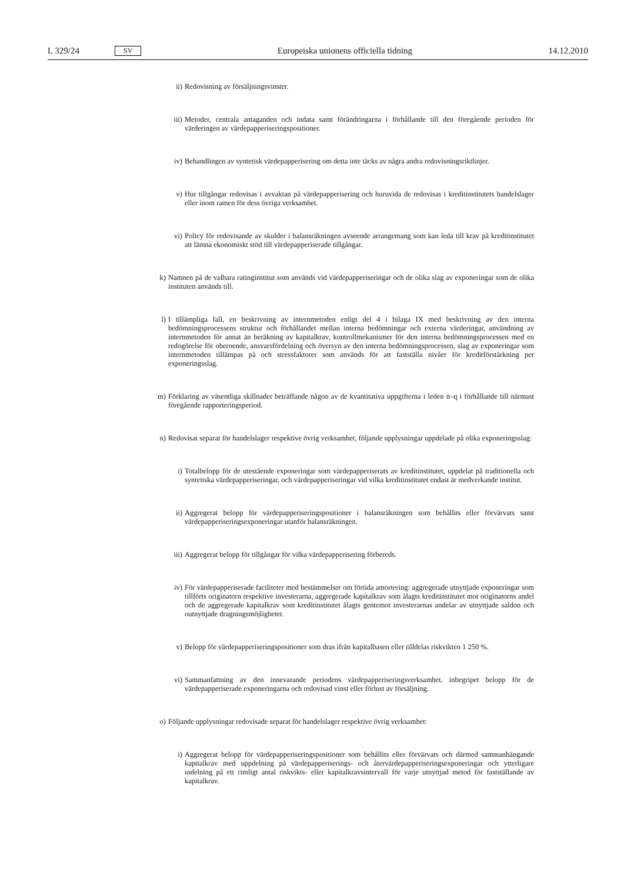L 329/24 SV Europeiska unionens officiella tidning 14.12.2010
ii) Redovisning av försäljningsvinster.
iii) Metoder, centrala antaganden och indata samt förändringarna i förhållande till den föregående perioden för värderingen av värdepapperiseringspositioner.
iv) Behandlingen av syntetisk värdepapperisering om detta inte täcks av några andra redovisnings­riktlinjer.
v) Hur tillgångar redovisas i avvaktan på värdepapperisering och huruvida de redovisas i kreditinstitu­tets handelslager eller inom ramen för dess övriga verksamhet.
vi) Policy för redovisande av skulder i balansräkningen avseende arrangemang som kan leda till krav på kreditinstitutet att lämna ekonomiskt stöd till värdepapperiserade tillgångar.
k) Namnen på de valbara ratinginstitut som används vid värdepapperiseringar och de olika slag av exponeringar som de olika instituten används till.
l) I tillämpliga fall, en beskrivning av internmetoden enligt del 4 i bilaga IX med beskrivning av den interna bedömningsprocessens struktur och förhållandet mellan interna bedömningar och externa värderingar, användning av internmetoden för annat än beräkning av kapitalkrav, kontrollmekanismer för den interna bedömningsprocessen med en redogörelse för oberoende, ansvarsfördelning och översyn av den interna bedömningsprocessen, slag av exponeringar som internmetoden tillämpas på och stressfaktorer som används för att fastställa nivåer för kreditförstärkning per exponeringsslag.
m) Förklaring av väsentliga skillnader beträffande någon av de kvantitativa uppgifterna i leden n–q i förhållande till närmast föregående rapporteringsperiod.
n) Redovisat separat för handelslager respektive övrig verksamhet, följande upplysningar uppdelade på olika exponeringsslag:
i) Totalbelopp för de utestående exponeringar som värdepapperiserats av kreditinstitutet, uppdelat på traditionella och syntetiska värdepapperiseringar, och värdepapperiseringar vid vilka kreditinstitutet endast är medverkande institut.
ii) Aggregerat belopp för värdepapperiseringspositioner i balansräkningen som behållits eller förvär­vats samt värdepapperiseringsexponeringar utanför balansräkningen.
iii) Aggregerat belopp för tillgångar för vilka värdepapperisering förbereds.
iv) För värdepapperiserade faciliteter med bestämmelser om förtida amortering: aggregerade utnyttjade exponeringar som tillförts originatorn respektive investerarna, aggregerade kapitalkrav som ålagts kreditinstitutet mot originatorns andel och de aggregerade kapitalkrav som kreditinstitutet ålagts gentemot investerarnas andelar av utnyttjade saldon och outnyttjade dragningsmöjligheter.
v) Belopp för värdepapperiseringspositioner som dras ifrån kapitalbasen eller tilldelas riskvikten 1 250 %.
vi) Sammanfattning av den innevarande periodens värdepapperiseringsverksamhet, inbegripet belopp för de värdepapperiserade exponeringarna och redovisad vinst eller förlust av försäljning.
o) Följande upplysningar redovisade separat för handelslager respektive övrig verksamhet:
i) Aggregerat belopp för värdepapperiseringspositioner som behållits eller förvärvats och därmed sammanhängande kapitalkrav med uppdelning på värdepapperiserings- och återvärdepapperise­ringsexponeringar och ytterligare indelning på ett rimligt antal riskvikts- eller kapitalkravsintervall för varje utnyttjad metod för fastställande av kapitalkrav.